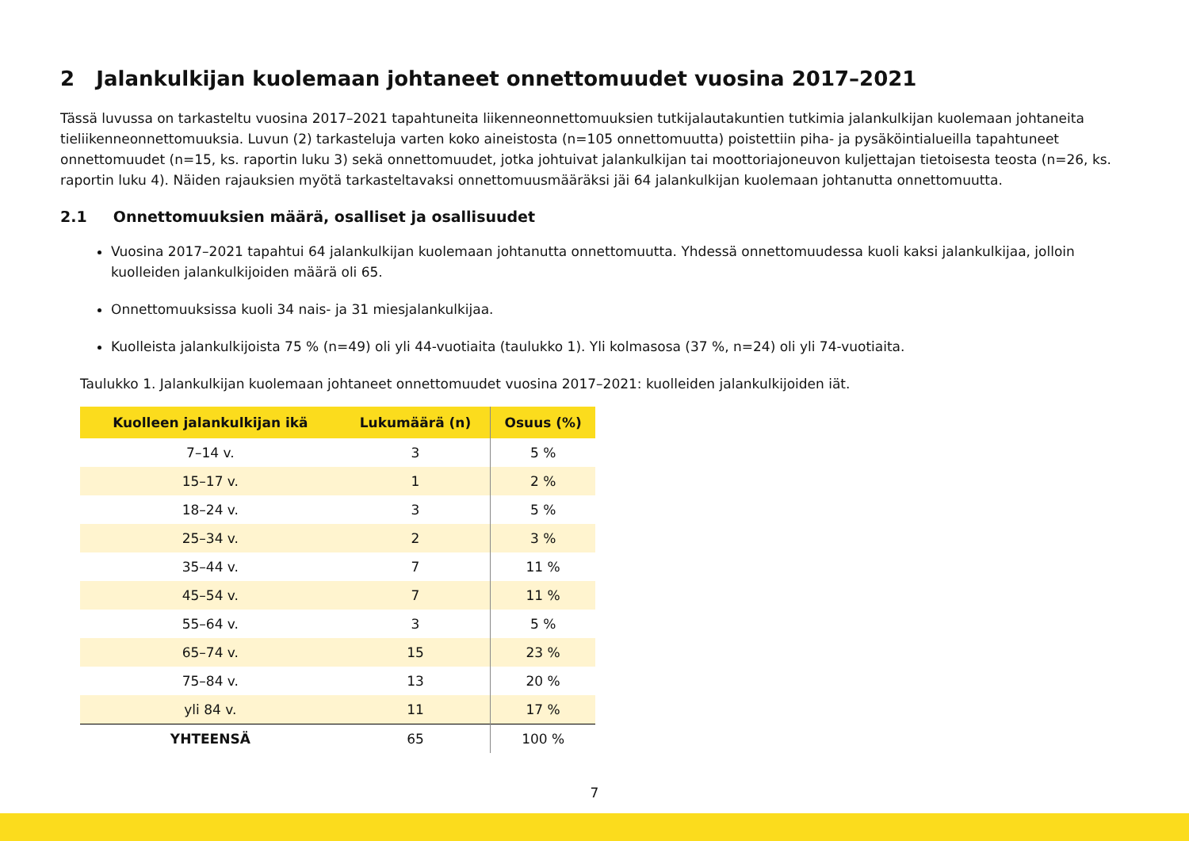2 Jalankulkijan kuolemaan johtaneet onnettomuudet vuosina 2017–2021
Tässä luvussa on tarkasteltu vuosina 2017–2021 tapahtuneita liikenneonnettomuuksien tutkijalautakuntien tutkimia jalankulkijan kuolemaan johtaneita tieliikenneonnettomuuksia. Luvun (2) tarkasteluja varten koko aineistosta (n=105 onnettomuutta) poistettiin piha- ja pysäköintialueilla tapahtuneet onnettomuudet (n=15, ks. raportin luku 3) sekä onnettomuudet, jotka johtuivat jalankulkijan tai moottoriajoneuvon kuljettajan tietoisesta teosta (n=26, ks. raportin luku 4). Näiden rajauksien myötä tarkasteltavaksi onnettomuusmääräksi jäi 64 jalankulkijan kuolemaan johtanutta onnettomuutta.
2.1 Onnettomuuksien määrä, osalliset ja osallisuudet
Vuosina 2017–2021 tapahtui 64 jalankulkijan kuolemaan johtanutta onnettomuutta. Yhdessä onnettomuudessa kuoli kaksi jalankulkijaa, jolloin kuolleiden jalankulkijoiden määrä oli 65.
Onnettomuuksissa kuoli 34 nais- ja 31 miesjalankulkijaa.
Kuolleista jalankulkijoista 75 % (n=49) oli yli 44-vuotiaita (taulukko 1). Yli kolmasosa (37 %, n=24) oli yli 74-vuotiaita.
Taulukko 1. Jalankulkijan kuolemaan johtaneet onnettomuudet vuosina 2017–2021: kuolleiden jalankulkijoiden iät.
| Kuolleen jalankulkijan ikä | Lukumäärä (n) | Osuus (%) |
| --- | --- | --- |
| 7–14 v. | 3 | 5 % |
| 15–17 v. | 1 | 2 % |
| 18–24 v. | 3 | 5 % |
| 25–34 v. | 2 | 3 % |
| 35–44 v. | 7 | 11 % |
| 45–54 v. | 7 | 11 % |
| 55–64 v. | 3 | 5 % |
| 65–74 v. | 15 | 23 % |
| 75–84 v. | 13 | 20 % |
| yli 84 v. | 11 | 17 % |
| YHTEENSÄ | 65 | 100 % |
7